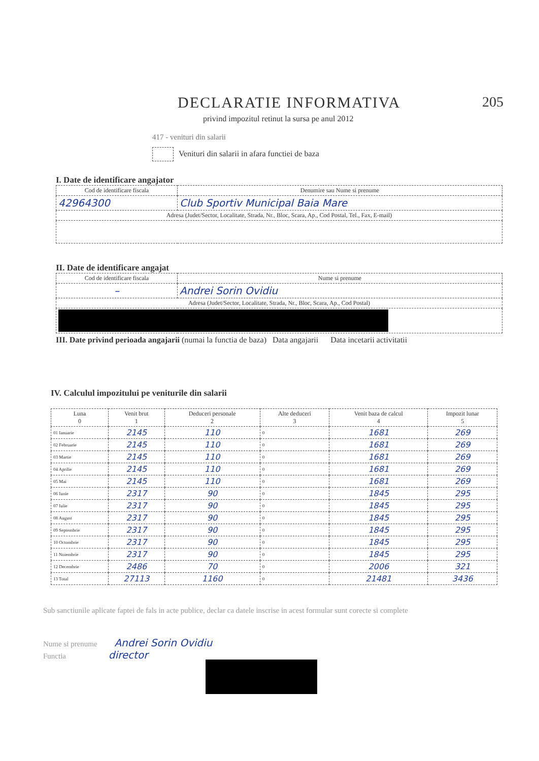DECLARATIE INFORMATIVA 205
privind impozitul retinut la sursa pe anul 2012
417 - venituri din salarii
Venituri din salarii in afara functiei de baza
I. Date de identificare angajator
| Cod de identificare fiscala | Denumire sau Nume si prenume |
| --- | --- |
| 42964300 | Club Sportiv Municipal Baia Mare |
| Adresa (Judet/Sector, Localitate, Strada, Nr., Bloc, Scara, Ap., Cod Postal, Tel., Fax, E-mail) | |
II. Date de identificare angajat
| Cod de identificare fiscala | Nume si prenume |
| --- | --- |
| – | Andrei Sorin Ovidiu |
| Adresa (Judet/Sector, Localitate, Strada, Nr., Bloc, Scara, Ap., Cod Postal) | |
III. Date privind perioada angajarii (numai la functia de baza) Data angajarii Data incetarii activitatii
IV. Calculul impozitului pe veniturile din salarii
| Luna 0 | Venit brut 1 | Deduceri personale 2 | Alte deduceri 3 | Venit baza de calcul 4 | Impozit lunar 5 |
| --- | --- | --- | --- | --- | --- |
| 01 Ianuarie | 2145 | 110 | 0 | 1681 | 269 |
| 02 Februarie | 2145 | 110 | 0 | 1681 | 269 |
| 03 Martie | 2145 | 110 | 0 | 1681 | 269 |
| 04 Aprilie | 2145 | 110 | 0 | 1681 | 269 |
| 05 Mai | 2145 | 110 | 0 | 1681 | 269 |
| 06 Iunie | 2317 | 90 | 0 | 1845 | 295 |
| 07 Iulie | 2317 | 90 | 0 | 1845 | 295 |
| 08 August | 2317 | 90 | 0 | 1845 | 295 |
| 09 Septembrie | 2317 | 90 | 0 | 1845 | 295 |
| 10 Octombrie | 2317 | 90 | 0 | 1845 | 295 |
| 11 Noiembrie | 2317 | 90 | 0 | 1845 | 295 |
| 12 Decembrie | 2486 | 70 | 0 | 2006 | 321 |
| 13 Total | 27113 | 1160 | 0 | 21481 | 3436 |
Sub sanctiunile aplicate faptei de fals in acte publice, declar ca datele inscrise in acest formular sunt corecte si complete
Nume si prenume Andrei Sorin Ovidiu
Functia director